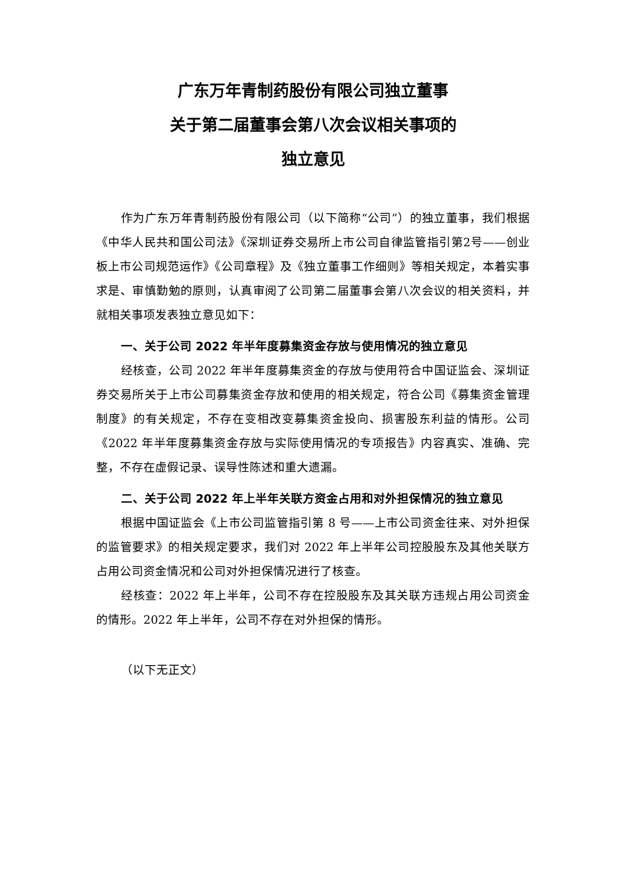广东万年青制药股份有限公司独立董事
关于第二届董事会第八次会议相关事项的
独立意见
作为广东万年青制药股份有限公司（以下简称“公司”）的独立董事，我们根据《中华人民共和国公司法》《深圳证券交易所上市公司自律监管指引第2号——创业板上市公司规范运作》《公司章程》及《独立董事工作细则》等相关规定，本着实事求是、审慎勤勉的原则，认真审阅了公司第二届董事会第八次会议的相关资料，并就相关事项发表独立意见如下：
一、关于公司 2022 年半年度募集资金存放与使用情况的独立意见
经核查，公司 2022 年半年度募集资金的存放与使用符合中国证监会、深圳证券交易所关于上市公司募集资金存放和使用的相关规定，符合公司《募集资金管理制度》的有关规定，不存在变相改变募集资金投向、损害股东利益的情形。公司《2022 年半年度募集资金存放与实际使用情况的专项报告》内容真实、准确、完整，不存在虚假记录、误导性陈述和重大遗漏。
二、关于公司 2022 年上半年关联方资金占用和对外担保情况的独立意见
根据中国证监会《上市公司监管指引第 8 号——上市公司资金往来、对外担保的监管要求》的相关规定要求，我们对 2022 年上半年公司控股股东及其他关联方占用公司资金情况和公司对外担保情况进行了核查。
经核查：2022 年上半年，公司不存在控股股东及其关联方违规占用公司资金的情形。2022 年上半年，公司不存在对外担保的情形。
（以下无正文）